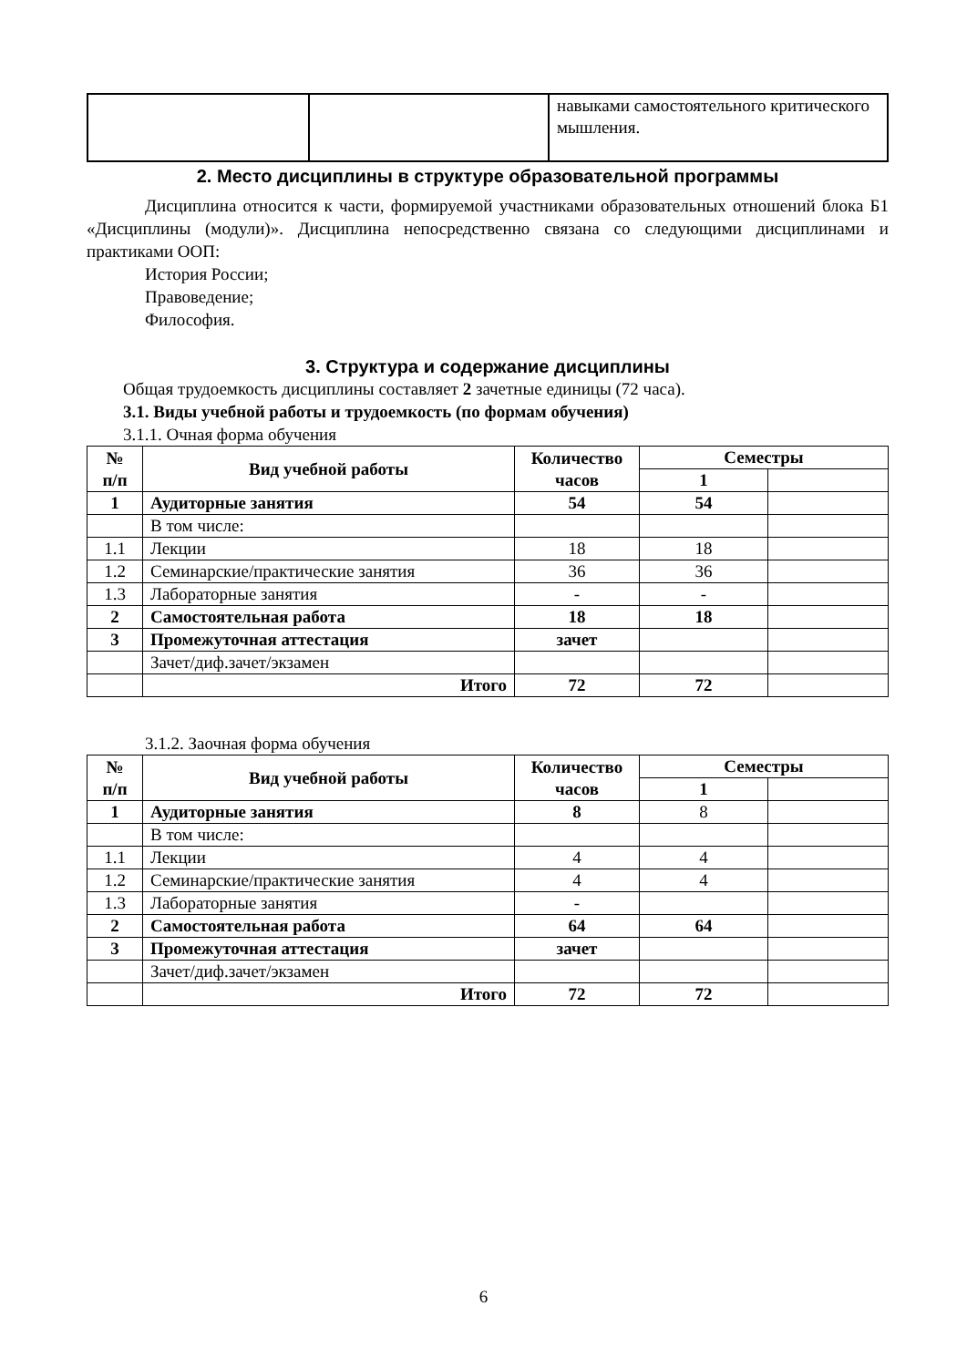| | | навыками самостоятельного критического мышления. |
2. Место дисциплины в структуре образовательной программы
Дисциплина относится к части, формируемой участниками образовательных отношений блока Б1 «Дисциплины (модули)». Дисциплина непосредственно связана со следующими дисциплинами и практиками ООП:
История России;
Правоведение;
Философия.
3. Структура и содержание дисциплины
Общая трудоемкость дисциплины составляет 2 зачетные единицы (72 часа).
3.1. Виды учебной работы и трудоемкость (по формам обучения)
3.1.1. Очная форма обучения
| № п/п | Вид учебной работы | Количество часов | Семестры | |
| --- | --- | --- | --- | --- |
| | | | 1 | |
| 1 | Аудиторные занятия | 54 | 54 | |
| | В том числе: | | | |
| 1.1 | Лекции | 18 | 18 | |
| 1.2 | Семинарские/практические занятия | 36 | 36 | |
| 1.3 | Лабораторные занятия | - | - | |
| 2 | Самостоятельная работа | 18 | 18 | |
| 3 | Промежуточная аттестация | зачет | | |
| | Зачет/диф.зачет/экзамен | | | |
| | Итого | 72 | 72 | |
3.1.2. Заочная форма обучения
| № п/п | Вид учебной работы | Количество часов | Семестры | |
| --- | --- | --- | --- | --- |
| | | | 1 | |
| 1 | Аудиторные занятия | 8 | 8 | |
| | В том числе: | | | |
| 1.1 | Лекции | 4 | 4 | |
| 1.2 | Семинарские/практические занятия | 4 | 4 | |
| 1.3 | Лабораторные занятия | - | | |
| 2 | Самостоятельная работа | 64 | 64 | |
| 3 | Промежуточная аттестация | зачет | | |
| | Зачет/диф.зачет/экзамен | | | |
| | Итого | 72 | 72 | |
6